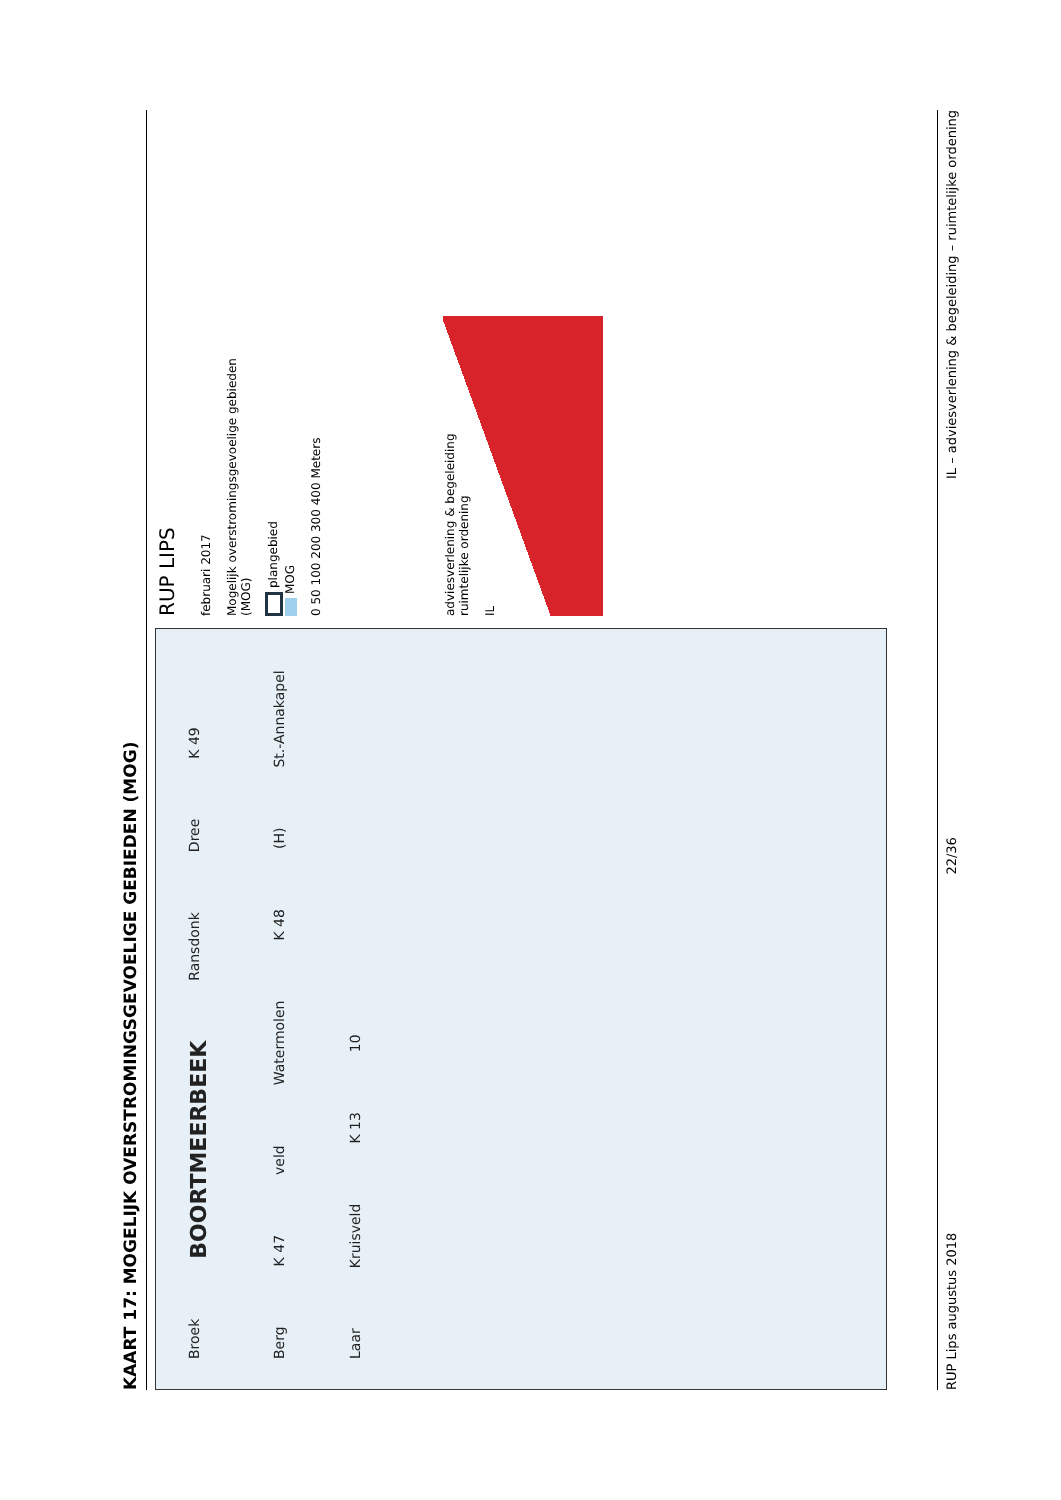KAART 17: MOGELIJK OVERSTROMINGSGEVOELIGE GEBIEDEN (MOG)
Broek BOORTMEERBEEK Ransdonk Dree K 49 Berg K 47 veld Watermolen K 48 (H) St.-Annakapel Laar Kruisveld K 13 10
RUP LIPS
februari 2017
Mogelijk overstromingsgevoelige gebieden (MOG)
plangebied
MOG
0 50 100 200 300 400 Meters
adviesverlening & begeleiding
ruimtelijke ordening
IL
RUP Lips augustus 2018 22/36 IL – adviesverlening & begeleiding – ruimtelijke ordening